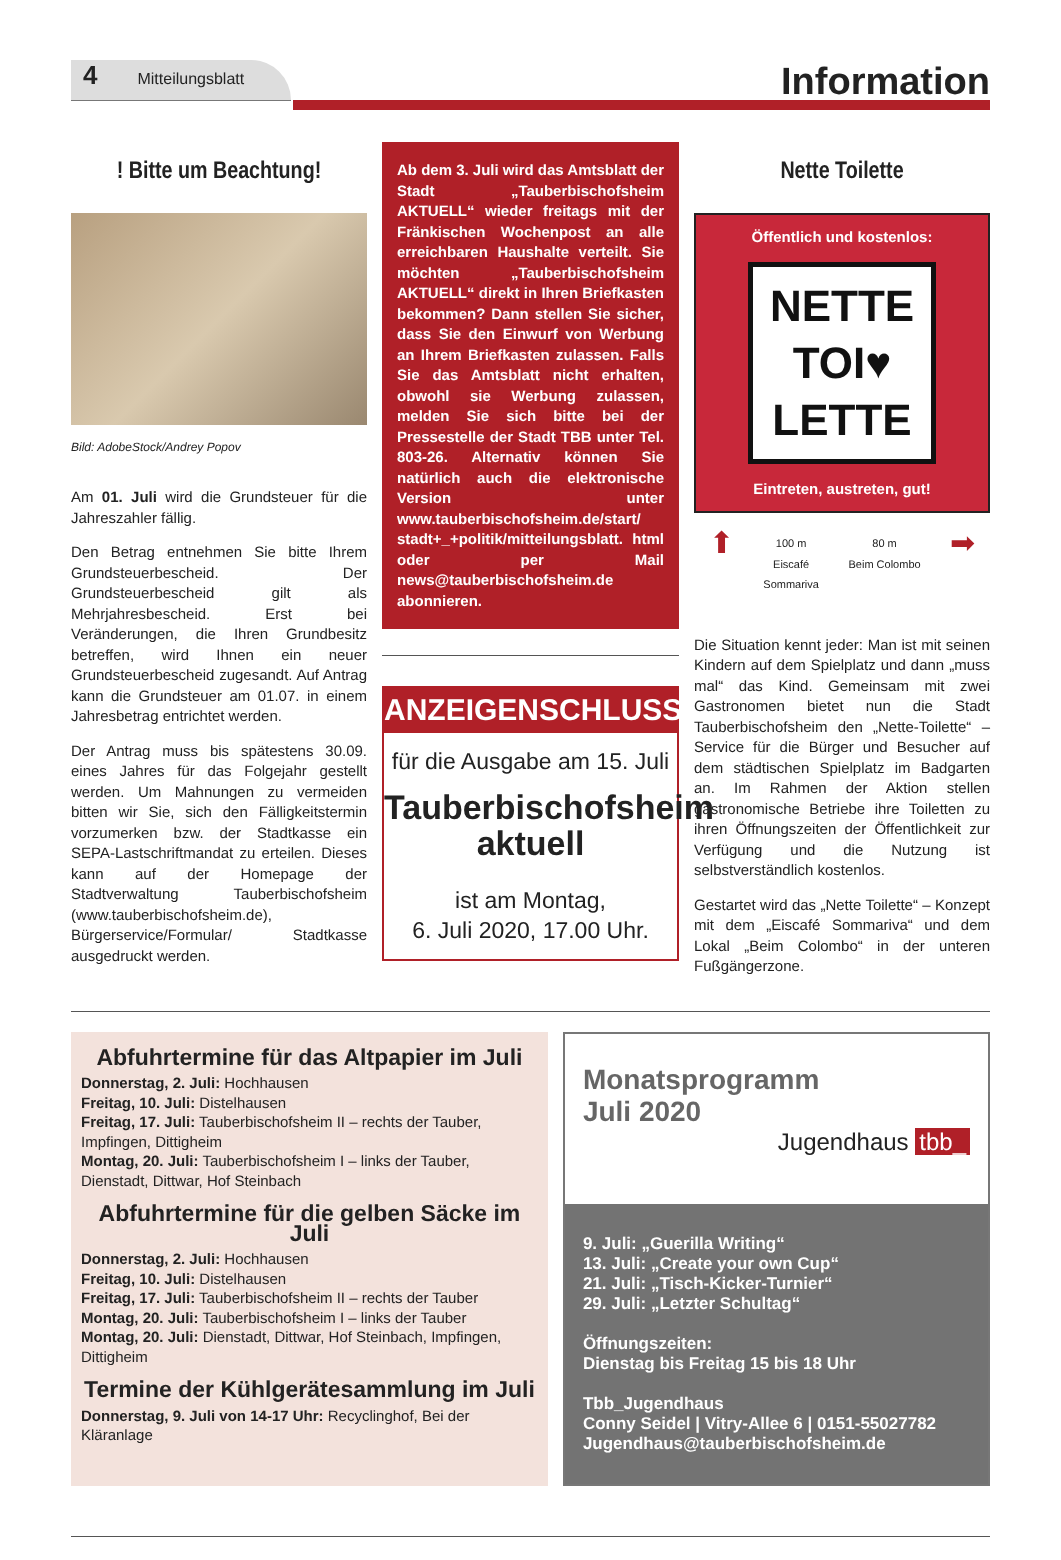4 Mitteilungsblatt
Information
! Bitte um Beachtung!
Bild: AdobeStock/Andrey Popov
Am 01. Juli wird die Grundsteuer für die Jahreszahler fällig.
Den Betrag entnehmen Sie bitte Ihrem Grundsteuerbescheid. Der Grundsteuerbescheid gilt als Mehrjahresbescheid. Erst bei Veränderungen, die Ihren Grundbesitz betreffen, wird Ihnen ein neuer Grundsteuerbescheid zugesandt. Auf Antrag kann die Grundsteuer am 01.07. in einem Jahresbetrag entrichtet werden.
Der Antrag muss bis spätestens 30.09. eines Jahres für das Folgejahr gestellt werden. Um Mahnungen zu vermeiden bitten wir Sie, sich den Fälligkeitstermin vorzumerken bzw. der Stadtkasse ein SEPA-Lastschriftmandat zu erteilen. Dieses kann auf der Homepage der Stadtverwaltung Tauberbischofsheim (www.tauberbischofsheim.de), Bürgerservice/Formular/ Stadtkasse ausgedruckt werden.
Ab dem 3. Juli wird das Amtsblatt der Stadt „Tauberbischofsheim AKTUELL“ wieder freitags mit der Fränkischen Wochenpost an alle erreichbaren Haushalte verteilt. Sie möchten „Tauberbischofsheim AKTUELL“ direkt in Ihren Briefkasten bekommen? Dann stellen Sie sicher, dass Sie den Einwurf von Werbung an Ihrem Briefkasten zulassen. Falls Sie das Amtsblatt nicht erhalten, obwohl sie Werbung zulassen, melden Sie sich bitte bei der Pressestelle der Stadt TBB unter Tel. 803-26. Alternativ können Sie natürlich auch die elektronische Version unter www.tauberbischofsheim.de/start/ stadt+_+politik/mitteilungsblatt. html oder per Mail news@tauberbischofsheim.de abonnieren.
ANZEIGENSCHLUSS
für die Ausgabe am 15. Juli
Tauberbischofsheim aktuell
ist am Montag,
6. Juli 2020, 17.00 Uhr.
Nette Toilette
Öffentlich und kostenlos:
NETTE
TOI♥
LETTE
Eintreten, austreten, gut!
⬆ 100 m
Eiscafé
Sommariva 80 m
Beim Colombo ➡
Die Situation kennt jeder: Man ist mit seinen Kindern auf dem Spielplatz und dann „muss mal“ das Kind. Gemeinsam mit zwei Gastronomen bietet nun die Stadt Tauberbischofsheim den „Nette-Toilette“ – Service für die Bürger und Besucher auf dem städtischen Spielplatz im Badgarten an. Im Rahmen der Aktion stellen gastronomische Betriebe ihre Toiletten zu ihren Öffnungszeiten der Öffentlichkeit zur Verfügung und die Nutzung ist selbstverständlich kostenlos.
Gestartet wird das „Nette Toilette“ – Konzept mit dem „Eiscafé Sommariva“ und dem Lokal „Beim Colombo“ in der unteren Fußgängerzone.
Abfuhrtermine für das Altpapier im Juli
Donnerstag, 2. Juli: Hochhausen
Freitag, 10. Juli: Distelhausen
Freitag, 17. Juli: Tauberbischofsheim II – rechts der Tauber, Impfingen, Dittigheim
Montag, 20. Juli: Tauberbischofsheim I – links der Tauber, Dienstadt, Dittwar, Hof Steinbach
Abfuhrtermine für die gelben Säcke im Juli
Donnerstag, 2. Juli: Hochhausen
Freitag, 10. Juli: Distelhausen
Freitag, 17. Juli: Tauberbischofsheim II – rechts der Tauber
Montag, 20. Juli: Tauberbischofsheim I – links der Tauber
Montag, 20. Juli: Dienstadt, Dittwar, Hof Steinbach, Impfingen, Dittigheim
Termine der Kühlgerätesammlung im Juli
Donnerstag, 9. Juli von 14-17 Uhr: Recyclinghof, Bei der Kläranlage
Monatsprogramm
Juli 2020
Jugendhaus tbb_
9. Juli: „Guerilla Writing“
13. Juli: „Create your own Cup“
21. Juli: „Tisch-Kicker-Turnier“
29. Juli: „Letzter Schultag“
Öffnungszeiten:
Dienstag bis Freitag 15 bis 18 Uhr
Tbb_Jugendhaus
Conny Seidel | Vitry-Allee 6 | 0151-55027782
Jugendhaus@tauberbischofsheim.de